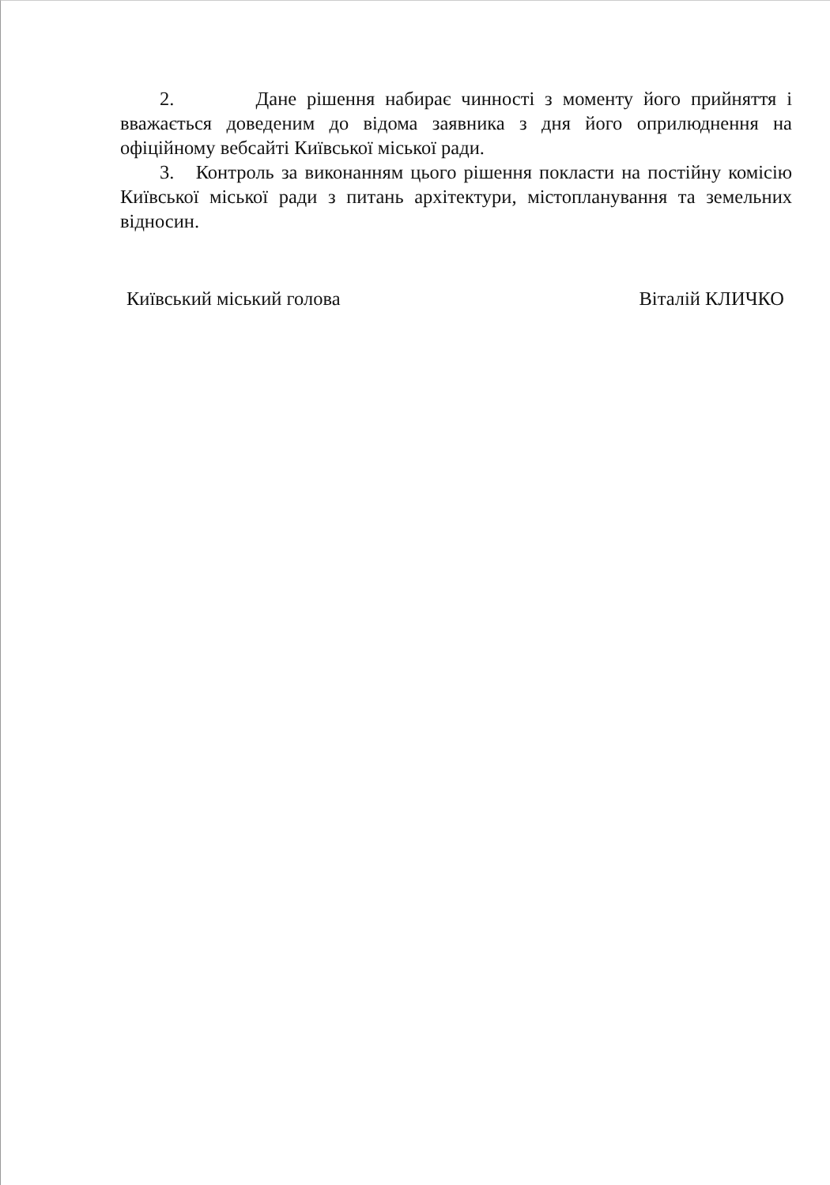2. Дане рішення набирає чинності з моменту його прийняття і вважається доведеним до відома заявника з дня його оприлюднення на офіційному вебсайті Київської міської ради.
3. Контроль за виконанням цього рішення покласти на постійну комісію Київської міської ради з питань архітектури, містопланування та земельних відносин.
Київський міський голова Віталій КЛИЧКО